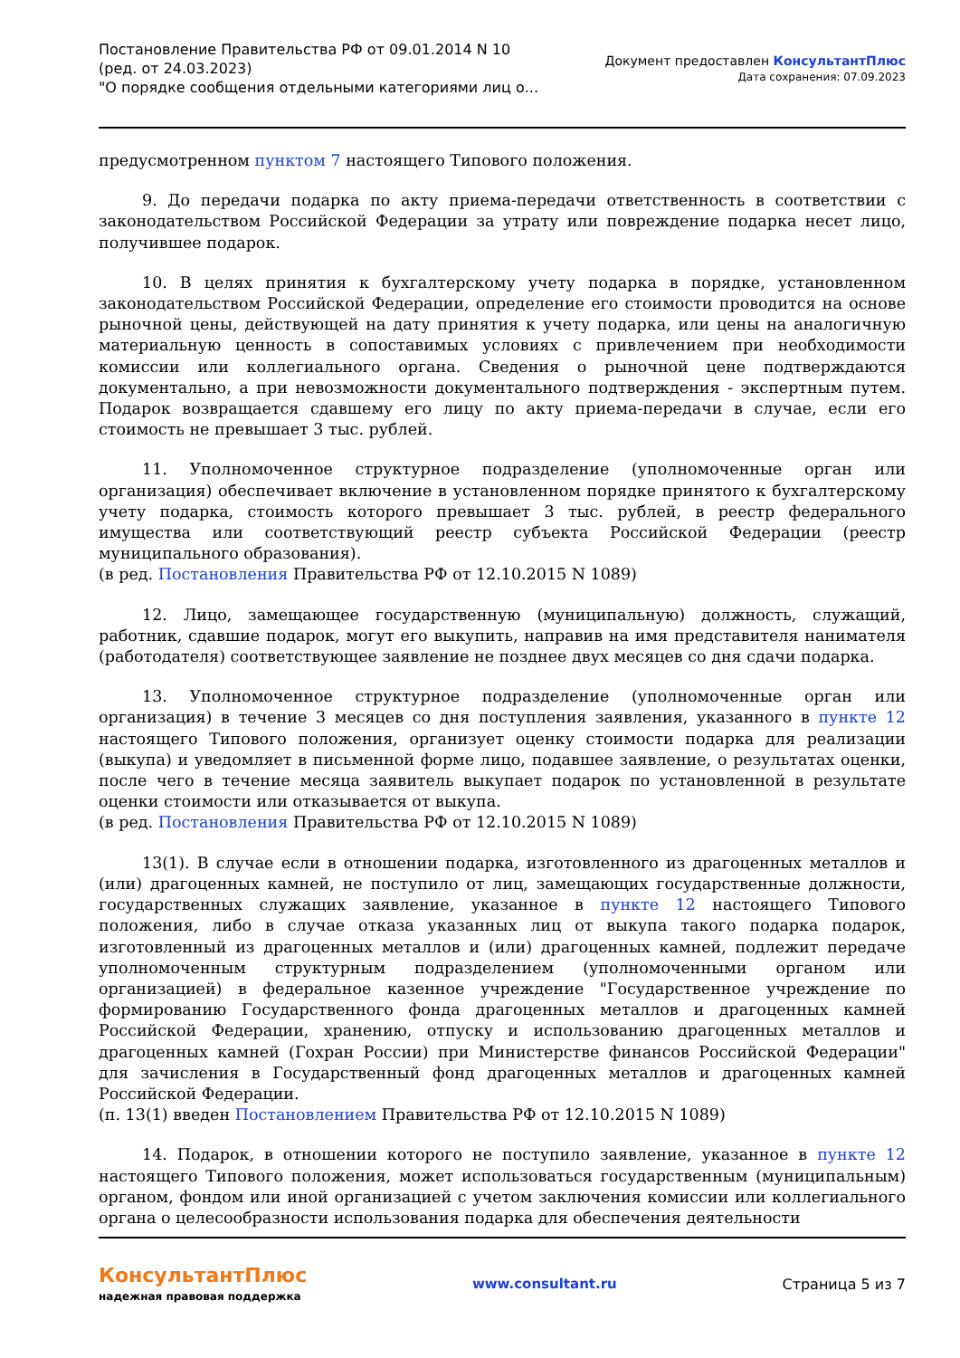Постановление Правительства РФ от 09.01.2014 N 10
(ред. от 24.03.2023)
"О порядке сообщения отдельными категориями лиц о...
Документ предоставлен КонсультантПлюс
Дата сохранения: 07.09.2023
предусмотренном пунктом 7 настоящего Типового положения.
9. До передачи подарка по акту приема-передачи ответственность в соответствии с законодательством Российской Федерации за утрату или повреждение подарка несет лицо, получившее подарок.
10. В целях принятия к бухгалтерскому учету подарка в порядке, установленном законодательством Российской Федерации, определение его стоимости проводится на основе рыночной цены, действующей на дату принятия к учету подарка, или цены на аналогичную материальную ценность в сопоставимых условиях с привлечением при необходимости комиссии или коллегиального органа. Сведения о рыночной цене подтверждаются документально, а при невозможности документального подтверждения - экспертным путем. Подарок возвращается сдавшему его лицу по акту приема-передачи в случае, если его стоимость не превышает 3 тыс. рублей.
11. Уполномоченное структурное подразделение (уполномоченные орган или организация) обеспечивает включение в установленном порядке принятого к бухгалтерскому учету подарка, стоимость которого превышает 3 тыс. рублей, в реестр федерального имущества или соответствующий реестр субъекта Российской Федерации (реестр муниципального образования).
(в ред. Постановления Правительства РФ от 12.10.2015 N 1089)
12. Лицо, замещающее государственную (муниципальную) должность, служащий, работник, сдавшие подарок, могут его выкупить, направив на имя представителя нанимателя (работодателя) соответствующее заявление не позднее двух месяцев со дня сдачи подарка.
13. Уполномоченное структурное подразделение (уполномоченные орган или организация) в течение 3 месяцев со дня поступления заявления, указанного в пункте 12 настоящего Типового положения, организует оценку стоимости подарка для реализации (выкупа) и уведомляет в письменной форме лицо, подавшее заявление, о результатах оценки, после чего в течение месяца заявитель выкупает подарок по установленной в результате оценки стоимости или отказывается от выкупа.
(в ред. Постановления Правительства РФ от 12.10.2015 N 1089)
13(1). В случае если в отношении подарка, изготовленного из драгоценных металлов и (или) драгоценных камней, не поступило от лиц, замещающих государственные должности, государственных служащих заявление, указанное в пункте 12 настоящего Типового положения, либо в случае отказа указанных лиц от выкупа такого подарка подарок, изготовленный из драгоценных металлов и (или) драгоценных камней, подлежит передаче уполномоченным структурным подразделением (уполномоченными органом или организацией) в федеральное казенное учреждение "Государственное учреждение по формированию Государственного фонда драгоценных металлов и драгоценных камней Российской Федерации, хранению, отпуску и использованию драгоценных металлов и драгоценных камней (Гохран России) при Министерстве финансов Российской Федерации" для зачисления в Государственный фонд драгоценных металлов и драгоценных камней Российской Федерации.
(п. 13(1) введен Постановлением Правительства РФ от 12.10.2015 N 1089)
14. Подарок, в отношении которого не поступило заявление, указанное в пункте 12 настоящего Типового положения, может использоваться государственным (муниципальным) органом, фондом или иной организацией с учетом заключения комиссии или коллегиального органа о целесообразности использования подарка для обеспечения деятельности
КонсультантПлюс
надежная правовая поддержка
www.consultant.ru Страница 5 из 7